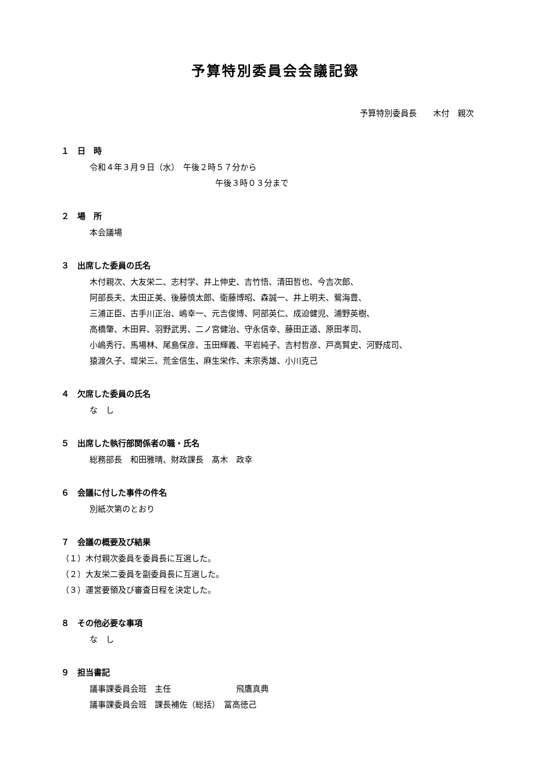予算特別委員会会議記録
予算特別委員長　　木付　親次
１　日　時
令和４年３月９日（水）　午後２時５７分から
午後３時０３分まで
２　場　所
本会議場
３　出席した委員の氏名
木付親次、大友栄二、志村学、井上伸史、吉竹悟、清田哲也、今吉次郎、
阿部長夫、太田正美、後藤慎太郎、衛藤博昭、森誠一、井上明夫、鴛海豊、
三浦正臣、古手川正治、嶋幸一、元吉俊博、阿部英仁、成迫健児、浦野英樹、
高橋肇、木田昇、羽野武男、二ノ宮健治、守永信幸、藤田正道、原田孝司、
小嶋秀行、馬場林、尾島保彦、玉田輝義、平岩純子、吉村哲彦、戸高賢史、河野成司、
猿渡久子、堤栄三、荒金信生、麻生栄作、末宗秀雄、小川克己
４　欠席した委員の氏名
な　し
５　出席した執行部関係者の職・氏名
総務部長　和田雅晴、財政課長　髙木　政幸
６　会議に付した事件の件名
別紙次第のとおり
７　会議の概要及び結果
（１）木付親次委員を委員長に互選した。
（２）大友栄二委員を副委員長に互選した。
（３）運営要領及び審査日程を決定した。
８　その他必要な事項
な　し
９　担当書記
議事課委員会班　主任　　　　　　　　飛鷹真典
議事課委員会班　課長補佐（総括）　冨高徳己